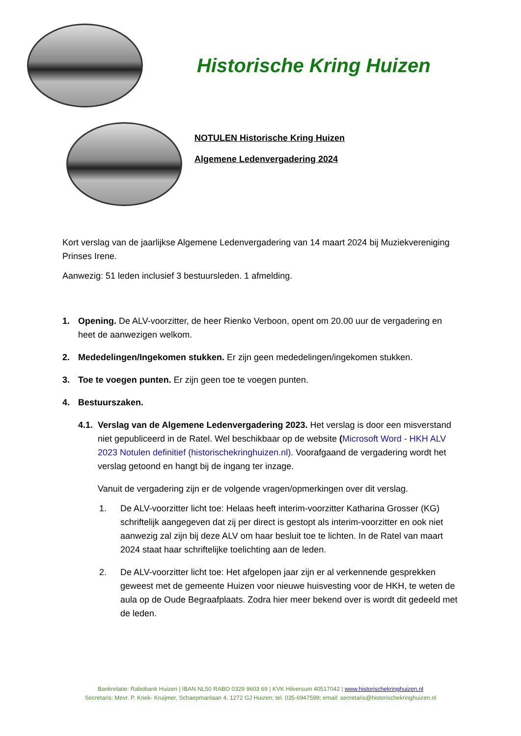Historische Kring Huizen
NOTULEN Historische Kring Huizen
Algemene Ledenvergadering 2024
Kort verslag van de jaarlijkse Algemene Ledenvergadering van 14 maart 2024 bij Muziekvereniging Prinses Irene.
Aanwezig: 51 leden inclusief 3 bestuursleden. 1 afmelding.
1. Opening. De ALV-voorzitter, de heer Rienko Verboon, opent om 20.00 uur de vergadering en heet de aanwezigen welkom.
2. Mededelingen/Ingekomen stukken. Er zijn geen mededelingen/ingekomen stukken.
3. Toe te voegen punten. Er zijn geen toe te voegen punten.
4. Bestuurszaken.
4.1. Verslag van de Algemene Ledenvergadering 2023. Het verslag is door een misverstand niet gepubliceerd in de Ratel. Wel beschikbaar op de website (Microsoft Word - HKH ALV 2023 Notulen definitief (historischekringhuizen.nl). Voorafgaand de vergadering wordt het verslag getoond en hangt bij de ingang ter inzage.
Vanuit de vergadering zijn er de volgende vragen/opmerkingen over dit verslag.
1. De ALV-voorzitter licht toe: Helaas heeft interim-voorzitter Katharina Grosser (KG) schriftelijk aangegeven dat zij per direct is gestopt als interim-voorzitter en ook niet aanwezig zal zijn bij deze ALV om haar besluit toe te lichten. In de Ratel van maart 2024 staat haar schriftelijke toelichting aan de leden.
2. De ALV-voorzitter licht toe: Het afgelopen jaar zijn er al verkennende gesprekken geweest met de gemeente Huizen voor nieuwe huisvesting voor de HKH, te weten de aula op de Oude Begraafplaats. Zodra hier meer bekend over is wordt dit gedeeld met de leden.
Bankrelatie: Rabobank Huizen | IBAN NL50 RABO 0329 9603 69 | KVK Hilversum 40517042 | www.historischekringhuizen.nl
Secretaris: Mevr. P. Kriek- Kruijmer, Schaepmanlaan 4, 1272 GJ Huizen; tel. 035-6947598; email: secretaris@historischekringhuizen.nl